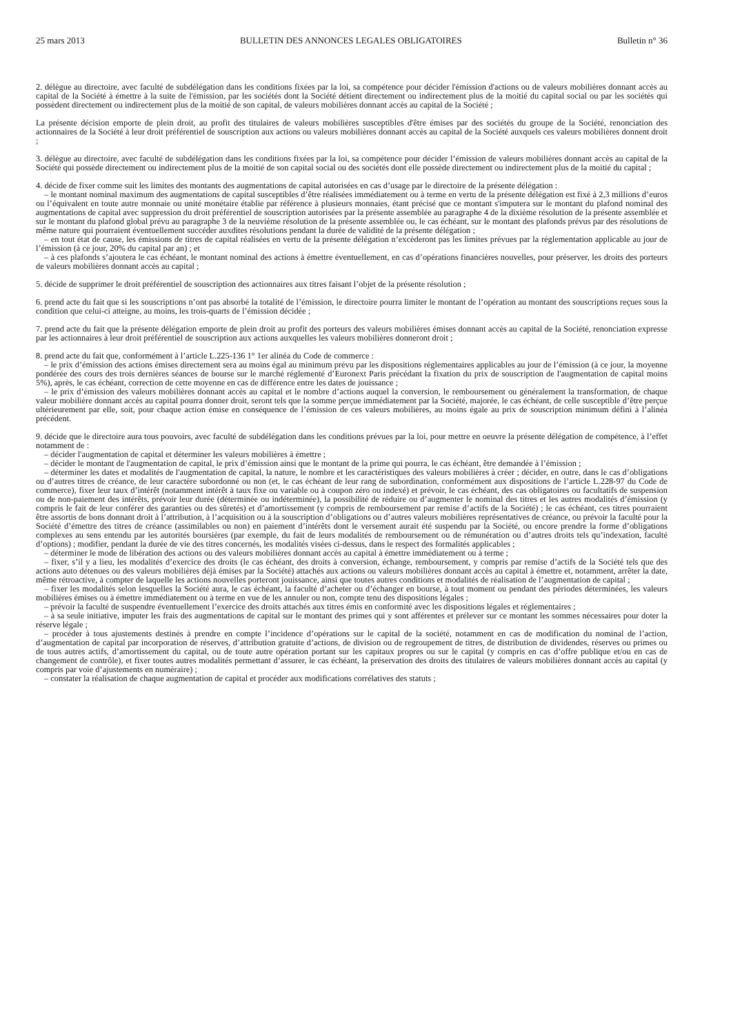25 mars 2013 BULLETIN DES ANNONCES LEGALES OBLIGATOIRES Bulletin n° 36
2. délègue au directoire, avec faculté de subdélégation dans les conditions fixées par la loi, sa compétence pour décider l'émission d'actions ou de valeurs mobilières donnant accès au capital de la Société à émettre à la suite de l'émission, par les sociétés dont la Société détient directement ou indirectement plus de la moitié du capital social ou par les sociétés qui possèdent directement ou indirectement plus de la moitié de son capital, de valeurs mobilières donnant accès au capital de la Société ;
La présente décision emporte de plein droit, au profit des titulaires de valeurs mobilières susceptibles d'être émises par des sociétés du groupe de la Société, renonciation des actionnaires de la Société à leur droit préférentiel de souscription aux actions ou valeurs mobilières donnant accès au capital de la Société auxquels ces valeurs mobilières donnent droit ;
3. délègue au directoire, avec faculté de subdélégation dans les conditions fixées par la loi, sa compétence pour décider l’émission de valeurs mobilières donnant accès au capital de la Société qui possède directement ou indirectement plus de la moitié de son capital social ou des sociétés dont elle possède directement ou indirectement plus de la moitié du capital ;
4. décide de fixer comme suit les limites des montants des augmentations de capital autorisées en cas d’usage par le directoire de la présente délégation :
– le montant nominal maximum des augmentations de capital susceptibles d’être réalisées immédiatement ou à terme en vertu de la présente délégation est fixé à 2,3 millions d’euros ou l’équivalent en toute autre monnaie ou unité monétaire établie par référence à plusieurs monnaies, étant précisé que ce montant s'imputera sur le montant du plafond nominal des augmentations de capital avec suppression du droit préférentiel de souscription autorisées par la présente assemblée au paragraphe 4 de la dixième résolution de la présente assemblée et sur le montant du plafond global prévu au paragraphe 3 de la neuvième résolution de la présente assemblée ou, le cas échéant, sur le montant des plafonds prévus par des résolutions de même nature qui pourraient éventuellement succéder auxdites résolutions pendant la durée de validité de la présente délégation ;
– en tout état de cause, les émissions de titres de capital réalisées en vertu de la présente délégation n’excèderont pas les limites prévues par la réglementation applicable au jour de l’émission (à ce jour, 20% du capital par an) ; et
– à ces plafonds s’ajoutera le cas échéant, le montant nominal des actions à émettre éventuellement, en cas d’opérations financières nouvelles, pour préserver, les droits des porteurs de valeurs mobilières donnant accès au capital ;
5. décide de supprimer le droit préférentiel de souscription des actionnaires aux titres faisant l’objet de la présente résolution ;
6. prend acte du fait que si les souscriptions n’ont pas absorbé la totalité de l’émission, le directoire pourra limiter le montant de l’opération au montant des souscriptions reçues sous la condition que celui-ci atteigne, au moins, les trois-quarts de l’émission décidée ;
7. prend acte du fait que la présente délégation emporte de plein droit au profit des porteurs des valeurs mobilières émises donnant accès au capital de la Société, renonciation expresse par les actionnaires à leur droit préférentiel de souscription aux actions auxquelles les valeurs mobilières donneront droit ;
8. prend acte du fait que, conformément à l’article L.225-136 1° 1er alinéa du Code de commerce :
– le prix d’émission des actions émises directement sera au moins égal au minimum prévu par les dispositions réglementaires applicables au jour de l’émission (à ce jour, la moyenne pondérée des cours des trois dernières séances de bourse sur le marché réglementé d’Euronext Paris précédant la fixation du prix de souscription de l'augmentation de capital moins 5%), après, le cas échéant, correction de cette moyenne en cas de différence entre les dates de jouissance ;
– le prix d’émission des valeurs mobilières donnant accès au capital et le nombre d’actions auquel la conversion, le remboursement ou généralement la transformation, de chaque valeur mobilière donnant accès au capital pourra donner droit, seront tels que la somme perçue immédiatement par la Société, majorée, le cas échéant, de celle susceptible d’être perçue ultérieurement par elle, soit, pour chaque action émise en conséquence de l’émission de ces valeurs mobilières, au moins égale au prix de souscription minimum défini à l’alinéa précédent.
9. décide que le directoire aura tous pouvoirs, avec faculté de subdélégation dans les conditions prévues par la loi, pour mettre en oeuvre la présente délégation de compétence, à l’effet notamment de :
– décider l'augmentation de capital et déterminer les valeurs mobilières à émettre ;
– décider le montant de l'augmentation de capital, le prix d’émission ainsi que le montant de la prime qui pourra, le cas échéant, être demandée à l’émission ;
– déterminer les dates et modalités de l'augmentation de capital, la nature, le nombre et les caractéristiques des valeurs mobilières à créer ; décider, en outre, dans le cas d’obligations ou d’autres titres de créance, de leur caractère subordonné ou non (et, le cas échéant de leur rang de subordination, conformément aux dispositions de l’article L.228-97 du Code de commerce), fixer leur taux d’intérêt (notamment intérêt à taux fixe ou variable ou à coupon zéro ou indexé) et prévoir, le cas échéant, des cas obligatoires ou facultatifs de suspension ou de non-paiement des intérêts, prévoir leur durée (déterminée ou indéterminée), la possibilité de réduire ou d’augmenter le nominal des titres et les autres modalités d’émission (y compris le fait de leur conférer des garanties ou des sûretés) et d’amortissement (y compris de remboursement par remise d’actifs de la Société) ; le cas échéant, ces titres pourraient être assortis de bons donnant droit à l’attribution, à l’acquisition ou à la souscription d’obligations ou d’autres valeurs mobilières représentatives de créance, ou prévoir la faculté pour la Société d’émettre des titres de créance (assimilables ou non) en paiement d’intérêts dont le versement aurait été suspendu par la Société, ou encore prendre la forme d’obligations complexes au sens entendu par les autorités boursières (par exemple, du fait de leurs modalités de remboursement ou de rémunération ou d’autres droits tels qu’indexation, faculté d’options) ; modifier, pendant la durée de vie des titres concernés, les modalités visées ci-dessus, dans le respect des formalités applicables ;
– déterminer le mode de libération des actions ou des valeurs mobilières donnant accès au capital à émettre immédiatement ou à terme ;
– fixer, s’il y a lieu, les modalités d’exercice des droits (le cas échéant, des droits à conversion, échange, remboursement, y compris par remise d’actifs de la Société tels que des actions auto détenues ou des valeurs mobilières déjà émises par la Société) attachés aux actions ou valeurs mobilières donnant accès au capital à émettre et, notamment, arrêter la date, même rétroactive, à compter de laquelle les actions nouvelles porteront jouissance, ainsi que toutes autres conditions et modalités de réalisation de l’augmentation de capital ;
– fixer les modalités selon lesquelles la Société aura, le cas échéant, la faculté d’acheter ou d’échanger en bourse, à tout moment ou pendant des périodes déterminées, les valeurs mobilières émises ou à émettre immédiatement ou à terme en vue de les annuler ou non, compte tenu des dispositions légales ;
– prévoir la faculté de suspendre éventuellement l’exercice des droits attachés aux titres émis en conformité avec les dispositions légales et réglementaires ;
– à sa seule initiative, imputer les frais des augmentations de capital sur le montant des primes qui y sont afférentes et prélever sur ce montant les sommes nécessaires pour doter la réserve légale ;
– procéder à tous ajustements destinés à prendre en compte l’incidence d’opérations sur le capital de la société, notamment en cas de modification du nominal de l’action, d’augmentation de capital par incorporation de réserves, d’attribution gratuite d’actions, de division ou de regroupement de titres, de distribution de dividendes, réserves ou primes ou de tous autres actifs, d’amortissement du capital, ou de toute autre opération portant sur les capitaux propres ou sur le capital (y compris en cas d’offre publique et/ou en cas de changement de contrôle), et fixer toutes autres modalités permettant d’assurer, le cas échéant, la préservation des droits des titulaires de valeurs mobilières donnant accès au capital (y compris par voie d’ajustements en numéraire) ;
– constater la réalisation de chaque augmentation de capital et procéder aux modifications corrélatives des statuts ;